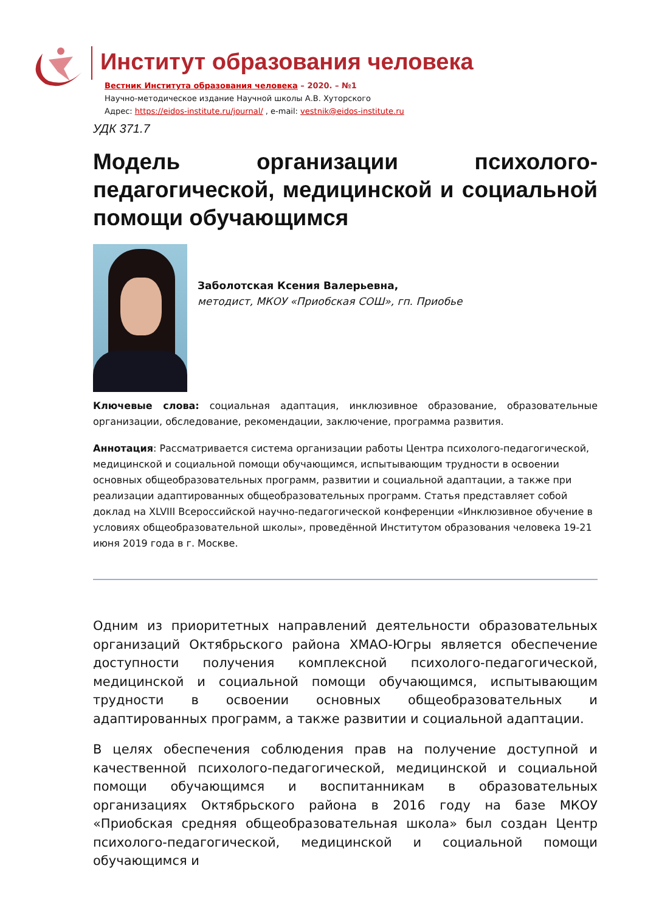Институт образования человека
Вестник Института образования человека – 2020. – №1
Научно-методическое издание Научной школы А.В. Хуторского
Адрес: https://eidos-institute.ru/journal/ , e-mail: vestnik@eidos-institute.ru
УДК 371.7
Модель организации психолого-педагогической, медицинской и социальной помощи обучающимся
Заболотская Ксения Валерьевна,
методист, МКОУ «Приобская СОШ», гп. Приобье
Ключевые слова: социальная адаптация, инклюзивное образование, образовательные организации, обследование, рекомендации, заключение, программа развития.
Аннотация: Рассматривается система организации работы Центра психолого-педагогической, медицинской и социальной помощи обучающимся, испытывающим трудности в освоении основных общеобразовательных программ, развитии и социальной адаптации, а также при реализации адаптированных общеобразовательных программ. Статья представляет собой доклад на XLVIII Всероссийской научно-педагогической конференции «Инклюзивное обучение в условиях общеобразовательной школы», проведённой Институтом образования человека 19-21 июня 2019 года в г. Москве.
Одним из приоритетных направлений деятельности образовательных организаций Октябрьского района ХМАО-Югры является обеспечение доступности получения комплексной психолого-педагогической, медицинской и социальной помощи обучающимся, испытывающим трудности в освоении основных общеобразовательных и адаптированных программ, а также развитии и социальной адаптации.
В целях обеспечения соблюдения прав на получение доступной и качественной психолого-педагогической, медицинской и социальной помощи обучающимся и воспитанникам в образовательных организациях Октябрьского района в 2016 году на базе МКОУ «Приобская средняя общеобразовательная школа» был создан Центр психолого-педагогической, медицинской и социальной помощи обучающимся и